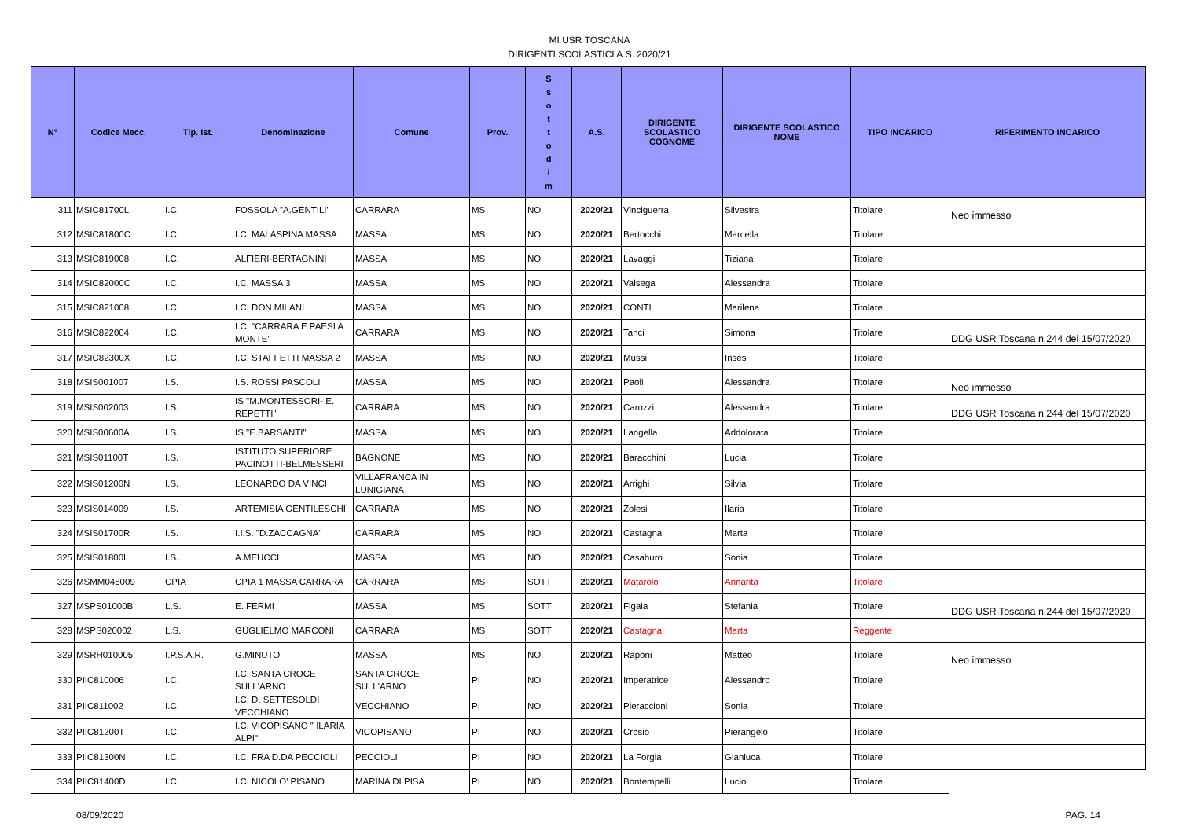MI USR TOSCANA
DIRIGENTI SCOLASTICI A.S. 2020/21
| N° | Codice Mecc. | Tip. Ist. | Denominazione | Comune | Prov. | S s o t t o d i m | A.S. | DIRIGENTE SCOLASTICO COGNOME | DIRIGENTE SCOLASTICO NOME | TIPO INCARICO | RIFERIMENTO INCARICO |
| --- | --- | --- | --- | --- | --- | --- | --- | --- | --- | --- | --- |
| 311 | MSIC81700L | I.C. | FOSSOLA "A.GENTILI" | CARRARA | MS | NO | 2020/21 | Vinciguerra | Silvestra | Titolare | Neo immesso |
| 312 | MSIC81800C | I.C. | I.C. MALASPINA MASSA | MASSA | MS | NO | 2020/21 | Bertocchi | Marcella | Titolare | |
| 313 | MSIC819008 | I.C. | ALFIERI-BERTAGNINI | MASSA | MS | NO | 2020/21 | Lavaggi | Tiziana | Titolare | |
| 314 | MSIC82000C | I.C. | I.C. MASSA 3 | MASSA | MS | NO | 2020/21 | Valsega | Alessandra | Titolare | |
| 315 | MSIC821008 | I.C. | I.C. DON MILANI | MASSA | MS | NO | 2020/21 | CONTI | Marilena | Titolare | |
| 316 | MSIC822004 | I.C. | I.C. "CARRARA E PAESI A MONTE" | CARRARA | MS | NO | 2020/21 | Tanci | Simona | Titolare | DDG USR Toscana n.244 del 15/07/2020 |
| 317 | MSIC82300X | I.C. | I.C. STAFFETTI MASSA 2 | MASSA | MS | NO | 2020/21 | Mussi | Inses | Titolare | |
| 318 | MSIS001007 | I.S. | I.S. ROSSI PASCOLI | MASSA | MS | NO | 2020/21 | Paoli | Alessandra | Titolare | Neo immesso |
| 319 | MSIS002003 | I.S. | IS "M.MONTESSORI- E. REPETTI" | CARRARA | MS | NO | 2020/21 | Carozzi | Alessandra | Titolare | DDG USR Toscana n.244 del 15/07/2020 |
| 320 | MSIS00600A | I.S. | IS "E.BARSANTI" | MASSA | MS | NO | 2020/21 | Langella | Addolorata | Titolare | |
| 321 | MSIS01100T | I.S. | ISTITUTO SUPERIORE PACINOTTI-BELMESSERI | BAGNONE | MS | NO | 2020/21 | Baracchini | Lucia | Titolare | |
| 322 | MSIS01200N | I.S. | LEONARDO DA VINCI | VILLAFRANCA IN LUNIGIANA | MS | NO | 2020/21 | Arrighi | Silvia | Titolare | |
| 323 | MSIS014009 | I.S. | ARTEMISIA GENTILESCHI | CARRARA | MS | NO | 2020/21 | Zolesi | Ilaria | Titolare | |
| 324 | MSIS01700R | I.S. | I.I.S. "D.ZACCAGNA" | CARRARA | MS | NO | 2020/21 | Castagna | Marta | Titolare | |
| 325 | MSIS01800L | I.S. | A.MEUCCI | MASSA | MS | NO | 2020/21 | Casaburo | Sonia | Titolare | |
| 326 | MSMM048009 | CPIA | CPIA 1 MASSA CARRARA | CARRARA | MS | SOTT | 2020/21 | Matarolo | Annarita | Titolare | |
| 327 | MSPS01000B | L.S. | E. FERMI | MASSA | MS | SOTT | 2020/21 | Figaia | Stefania | Titolare | DDG USR Toscana n.244 del 15/07/2020 |
| 328 | MSPS020002 | L.S. | GUGLIELMO MARCONI | CARRARA | MS | SOTT | 2020/21 | Castagna | Marta | Reggente | |
| 329 | MSRH010005 | I.P.S.A.R. | G.MINUTO | MASSA | MS | NO | 2020/21 | Raponi | Matteo | Titolare | Neo immesso |
| 330 | PIIC810006 | I.C. | I.C. SANTA CROCE SULL'ARNO | SANTA CROCE SULL'ARNO | PI | NO | 2020/21 | Imperatrice | Alessandro | Titolare | |
| 331 | PIIC811002 | I.C. | I.C. D. SETTESOLDI VECCHIANO | VECCHIANO | PI | NO | 2020/21 | Pieraccioni | Sonia | Titolare | |
| 332 | PIIC81200T | I.C. | I.C. VICOPISANO " ILARIA ALPI" | VICOPISANO | PI | NO | 2020/21 | Crosio | Pierangelo | Titolare | |
| 333 | PIIC81300N | I.C. | I.C. FRA D.DA PECCIOLI | PECCIOLI | PI | NO | 2020/21 | La Forgia | Gianluca | Titolare | |
| 334 | PIIC81400D | I.C. | I.C. NICOLO' PISANO | MARINA DI PISA | PI | NO | 2020/21 | Bontempelli | Lucio | Titolare | |
08/09/2020 PAG. 14